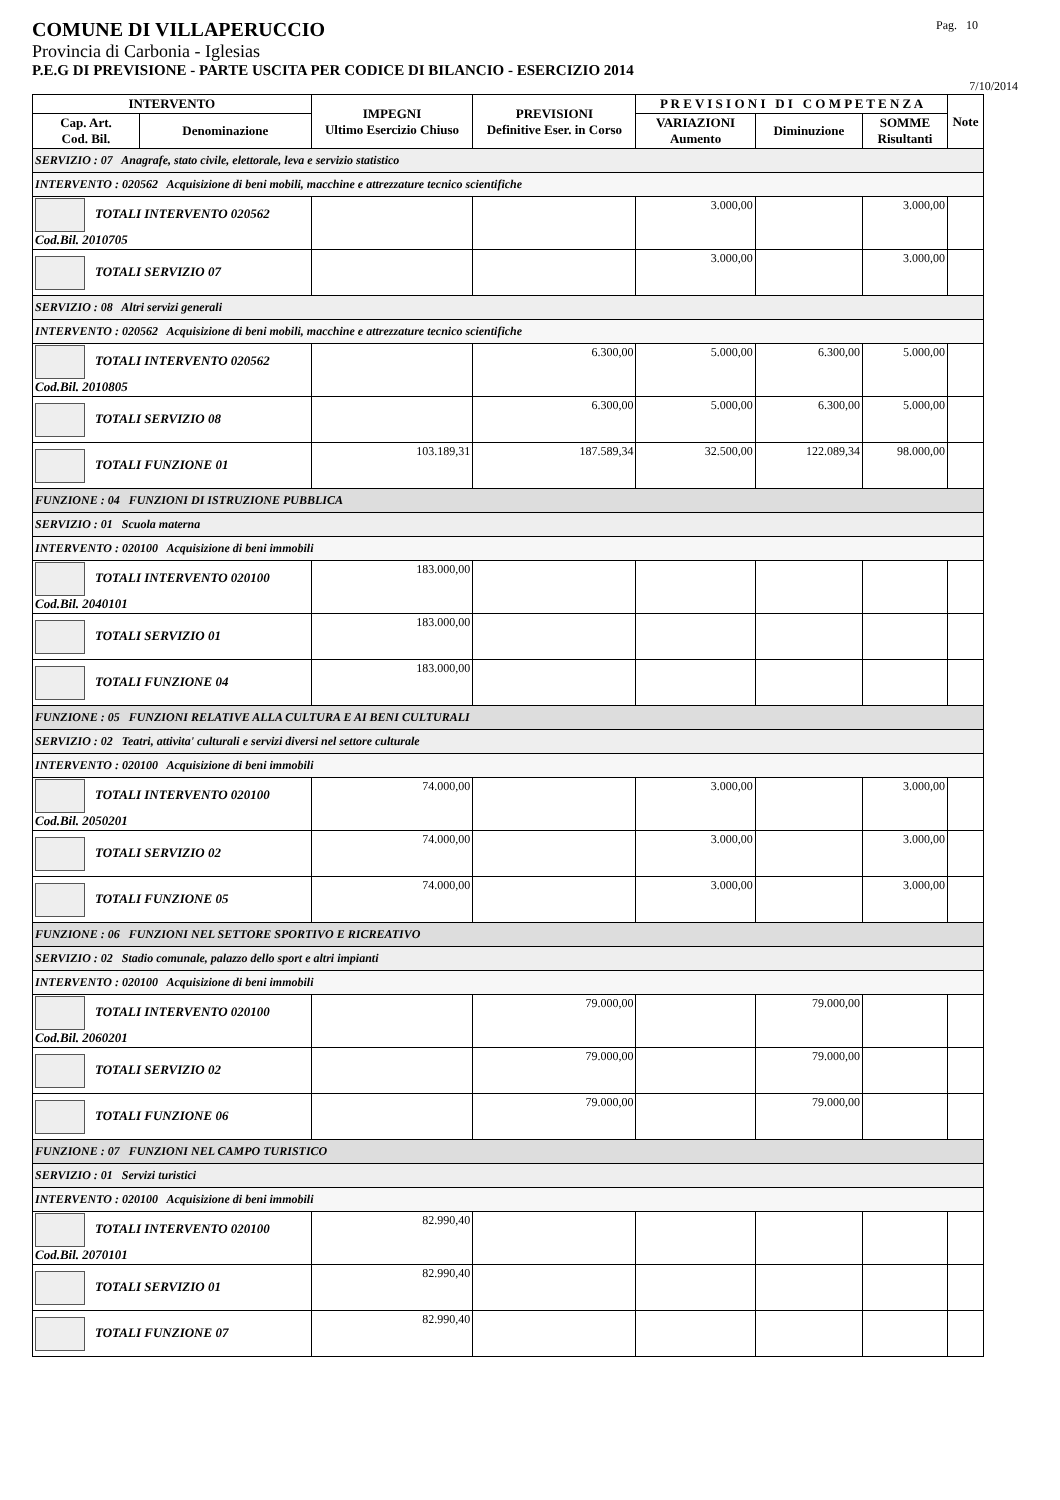COMUNE DI VILLAPERUCCIO Pag. 10
Provincia di Carbonia - Iglesias
P.E.G DI PREVISIONE - PARTE USCITA PER CODICE DI BILANCIO - ESERCIZIO 2014
7/10/2014
| INTERVENTO | | IMPEGNI Ultimo Esercizio Chiuso | PREVISIONI Definitive Eser. in Corso | P R E V I S I O N I D I C O M P E T E N Z A | | | Note |
| --- | --- | --- | --- | --- | --- | --- | --- |
| Cap. Art. Cod. Bil. | Denominazione | | | VARIAZIONI Aumento | Diminuzione | SOMME Risultanti | |
| SERVIZIO : 07 Anagrafe, stato civile, elettorale, leva e servizio statistico | | | | | | | |
| INTERVENTO : 020562 Acquisizione di beni mobili, macchine e attrezzature tecnico scientifiche | | | | | | | |
| TOTALI INTERVENTO 020562 Cod.Bil. 2010705 | | | | 3.000,00 | | 3.000,00 | |
| TOTALI SERVIZIO 07 | | | | 3.000,00 | | 3.000,00 | |
| SERVIZIO : 08 Altri servizi generali | | | | | | | |
| INTERVENTO : 020562 Acquisizione di beni mobili, macchine e attrezzature tecnico scientifiche | | | | | | | |
| TOTALI INTERVENTO 020562 Cod.Bil. 2010805 | | | 6.300,00 | 5.000,00 | 6.300,00 | 5.000,00 | |
| TOTALI SERVIZIO 08 | | | 6.300,00 | 5.000,00 | 6.300,00 | 5.000,00 | |
| TOTALI FUNZIONE 01 | | 103.189,31 | 187.589,34 | 32.500,00 | 122.089,34 | 98.000,00 | |
| FUNZIONE : 04 FUNZIONI DI ISTRUZIONE PUBBLICA | | | | | | | |
| SERVIZIO : 01 Scuola materna | | | | | | | |
| INTERVENTO : 020100 Acquisizione di beni immobili | | | | | | | |
| TOTALI INTERVENTO 020100 Cod.Bil. 2040101 | | 183.000,00 | | | | | |
| TOTALI SERVIZIO 01 | | 183.000,00 | | | | | |
| TOTALI FUNZIONE 04 | | 183.000,00 | | | | | |
| FUNZIONE : 05 FUNZIONI RELATIVE ALLA CULTURA E AI BENI CULTURALI | | | | | | | |
| SERVIZIO : 02 Teatri, attivita' culturali e servizi diversi nel settore culturale | | | | | | | |
| INTERVENTO : 020100 Acquisizione di beni immobili | | | | | | | |
| TOTALI INTERVENTO 020100 Cod.Bil. 2050201 | | 74.000,00 | | 3.000,00 | | 3.000,00 | |
| TOTALI SERVIZIO 02 | | 74.000,00 | | 3.000,00 | | 3.000,00 | |
| TOTALI FUNZIONE 05 | | 74.000,00 | | 3.000,00 | | 3.000,00 | |
| FUNZIONE : 06 FUNZIONI NEL SETTORE SPORTIVO E RICREATIVO | | | | | | | |
| SERVIZIO : 02 Stadio comunale, palazzo dello sport e altri impianti | | | | | | | |
| INTERVENTO : 020100 Acquisizione di beni immobili | | | | | | | |
| TOTALI INTERVENTO 020100 Cod.Bil. 2060201 | | | 79.000,00 | | 79.000,00 | | |
| TOTALI SERVIZIO 02 | | | 79.000,00 | | 79.000,00 | | |
| TOTALI FUNZIONE 06 | | | 79.000,00 | | 79.000,00 | | |
| FUNZIONE : 07 FUNZIONI NEL CAMPO TURISTICO | | | | | | | |
| SERVIZIO : 01 Servizi turistici | | | | | | | |
| INTERVENTO : 020100 Acquisizione di beni immobili | | | | | | | |
| TOTALI INTERVENTO 020100 Cod.Bil. 2070101 | | 82.990,40 | | | | | |
| TOTALI SERVIZIO 01 | | 82.990,40 | | | | | |
| TOTALI FUNZIONE 07 | | 82.990,40 | | | | | |